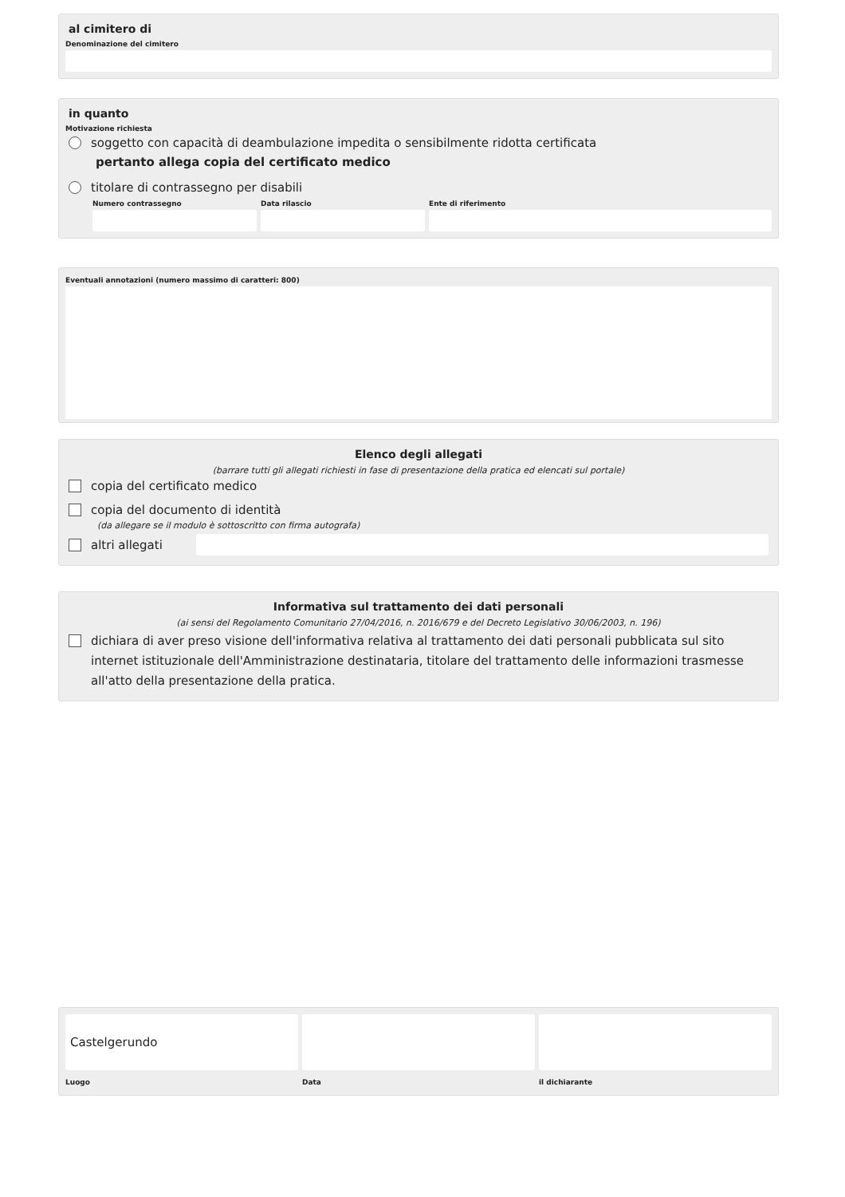al cimitero di
Denominazione del cimitero
in quanto
Motivazione richiesta
soggetto con capacità di deambulazione impedita o sensibilmente ridotta certificata
pertanto allega copia del certificato medico
titolare di contrassegno per disabili
Numero contrassegno Data rilascio Ente di riferimento
Eventuali annotazioni (numero massimo di caratteri: 800)
Elenco degli allegati
(barrare tutti gli allegati richiesti in fase di presentazione della pratica ed elencati sul portale)
copia del certificato medico
copia del documento di identità
(da allegare se il modulo è sottoscritto con firma autografa)
altri allegati
Informativa sul trattamento dei dati personali
(ai sensi del Regolamento Comunitario 27/04/2016, n. 2016/679 e del Decreto Legislativo 30/06/2003, n. 196)
dichiara di aver preso visione dell'informativa relativa al trattamento dei dati personali pubblicata sul sito internet istituzionale dell'Amministrazione destinataria, titolare del trattamento delle informazioni trasmesse all'atto della presentazione della pratica.
Castelgerundo
Luogo
Data il dichiarante